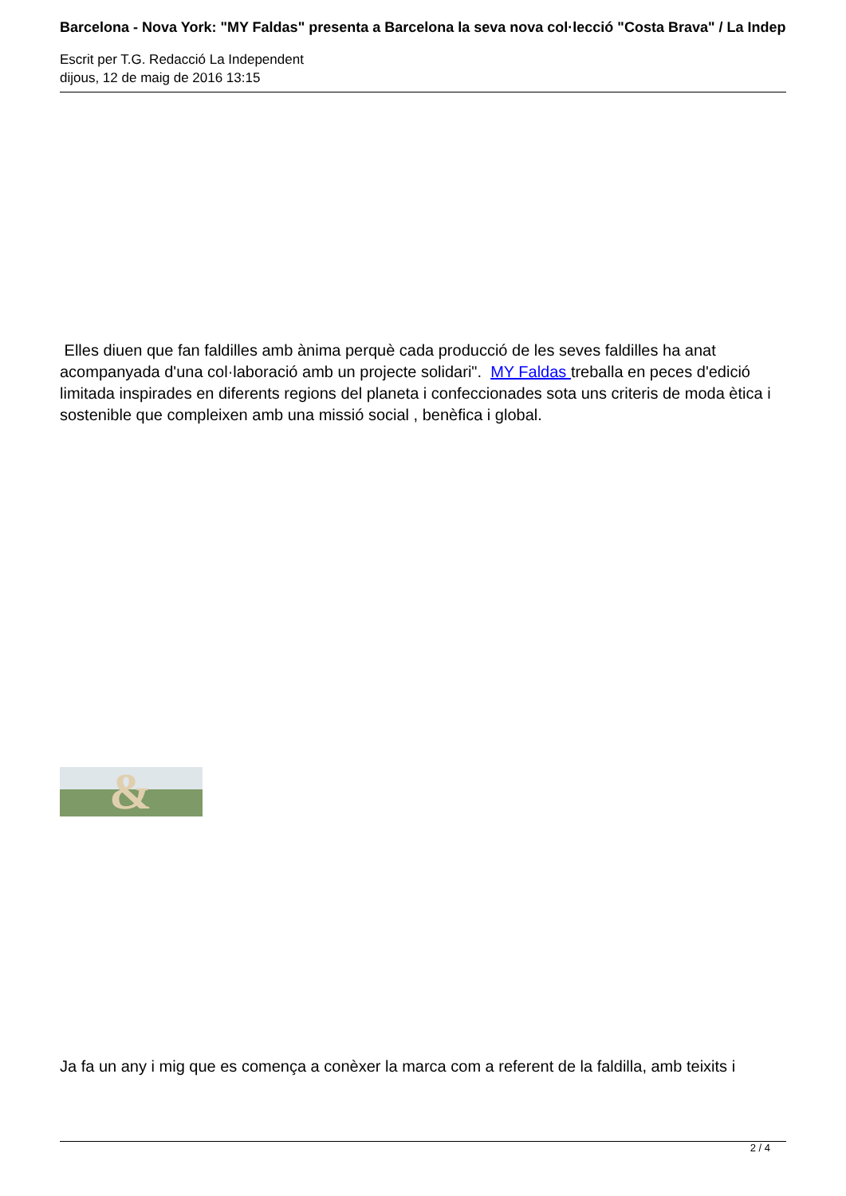Barcelona - Nova York: "MY Faldas" presenta a Barcelona la seva nova col·lecció "Costa Brava" / La Indep
Escrit per T.G. Redacció La Independent
dijous, 12 de maig de 2016 13:15
Elles diuen que fan faldilles amb ànima perquè cada producció de les seves faldilles ha anat acompanyada d'una col·laboració amb un projecte solidari". MY Faldas treballa en peces d'edició limitada inspirades en diferents regions del planeta i confeccionades sota uns criteris de moda ètica i sostenible que compleixen amb una missió social , benèfica i global.
&
Ja fa un any i mig que es comença a conèxer la marca com a referent de la faldilla, amb teixits i
2 / 4